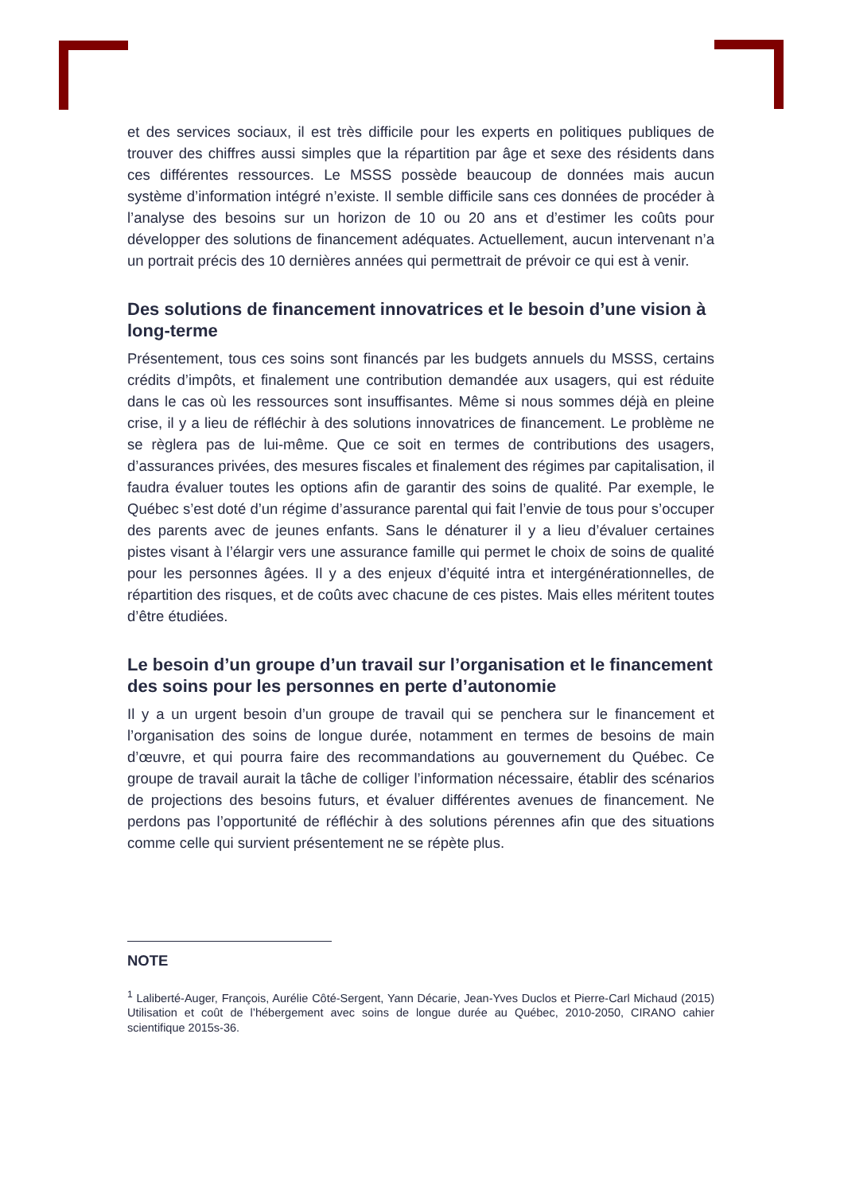et des services sociaux, il est très difficile pour les experts en politiques publiques de trouver des chiffres aussi simples que la répartition par âge et sexe des résidents dans ces différentes ressources. Le MSSS possède beaucoup de données mais aucun système d’information intégré n’existe. Il semble difficile sans ces données de procéder à l’analyse des besoins sur un horizon de 10 ou 20 ans et d’estimer les coûts pour développer des solutions de financement adéquates. Actuellement, aucun intervenant n’a un portrait précis des 10 dernières années qui permettrait de prévoir ce qui est à venir.
Des solutions de financement innovatrices et le besoin d’une vision à long-terme
Présentement, tous ces soins sont financés par les budgets annuels du MSSS, certains crédits d’impôts, et finalement une contribution demandée aux usagers, qui est réduite dans le cas où les ressources sont insuffisantes. Même si nous sommes déjà en pleine crise, il y a lieu de réfléchir à des solutions innovatrices de financement. Le problème ne se règlera pas de lui-même. Que ce soit en termes de contributions des usagers, d’assurances privées, des mesures fiscales et finalement des régimes par capitalisation, il faudra évaluer toutes les options afin de garantir des soins de qualité. Par exemple, le Québec s’est doté d’un régime d’assurance parental qui fait l’envie de tous pour s’occuper des parents avec de jeunes enfants. Sans le dénaturer il y a lieu d’évaluer certaines pistes visant à l’élargir vers une assurance famille qui permet le choix de soins de qualité pour les personnes âgées. Il y a des enjeux d’équité intra et intergénérationnelles, de répartition des risques, et de coûts avec chacune de ces pistes. Mais elles méritent toutes d’être étudiées.
Le besoin d’un groupe d’un travail sur l’organisation et le financement des soins pour les personnes en perte d’autonomie
Il y a un urgent besoin d’un groupe de travail qui se penchera sur le financement et l’organisation des soins de longue durée, notamment en termes de besoins de main d’œuvre, et qui pourra faire des recommandations au gouvernement du Québec. Ce groupe de travail aurait la tâche de colliger l’information nécessaire, établir des scénarios de projections des besoins futurs, et évaluer différentes avenues de financement. Ne perdons pas l’opportunité de réfléchir à des solutions pérennes afin que des situations comme celle qui survient présentement ne se répète plus.
NOTE
<sup>1</sup> Laliberté-Auger, François, Aurélie Côté-Sergent, Yann Décarie, Jean-Yves Duclos et Pierre-Carl Michaud (2015) Utilisation et coût de l’hébergement avec soins de longue durée au Québec, 2010-2050, CIRANO cahier scientifique 2015s-36.